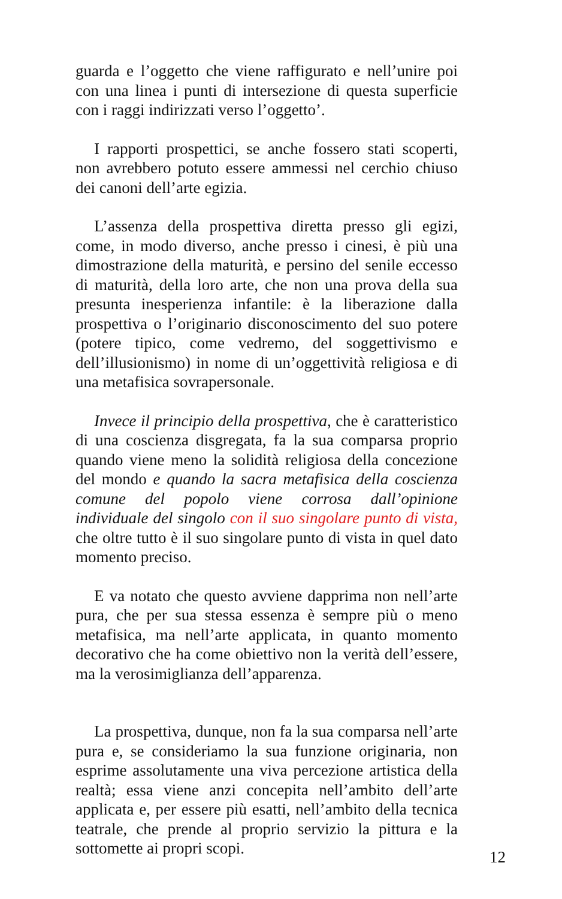guarda e l’oggetto che viene raffigurato e nell’unire poi con una linea i punti di intersezione di questa superficie con i raggi indirizzati verso l’oggetto’.
I rapporti prospettici, se anche fossero stati scoperti, non avrebbero potuto essere ammessi nel cerchio chiuso dei canoni dell’arte egizia.
L’assenza della prospettiva diretta presso gli egizi, come, in modo diverso, anche presso i cinesi, è più una dimostrazione della maturità, e persino del senile eccesso di maturità, della loro arte, che non una prova della sua presunta inesperienza infantile: è la liberazione dalla prospettiva o l’originario disconoscimento del suo potere (potere tipico, come vedremo, del soggettivismo e dell’illusionismo) in nome di un’oggettività religiosa e di una metafisica sovrapersonale.
Invece il principio della prospettiva, che è caratteristico di una coscienza disgregata, fa la sua comparsa proprio quando viene meno la solidità religiosa della concezione del mondo e quando la sacra metafisica della coscienza comune del popolo viene corrosa dall’opinione individuale del singolo con il suo singolare punto di vista, che oltre tutto è il suo singolare punto di vista in quel dato momento preciso.
E va notato che questo avviene dapprima non nell’arte pura, che per sua stessa essenza è sempre più o meno metafisica, ma nell’arte applicata, in quanto momento decorativo che ha come obiettivo non la verità dell’essere, ma la verosimiglianza dell’apparenza.
La prospettiva, dunque, non fa la sua comparsa nell’arte pura e, se consideriamo la sua funzione originaria, non esprime assolutamente una viva percezione artistica della realtà; essa viene anzi concepita nell’ambito dell’arte applicata e, per essere più esatti, nell’ambito della tecnica teatrale, che prende al proprio servizio la pittura e la sottomette ai propri scopi.
12